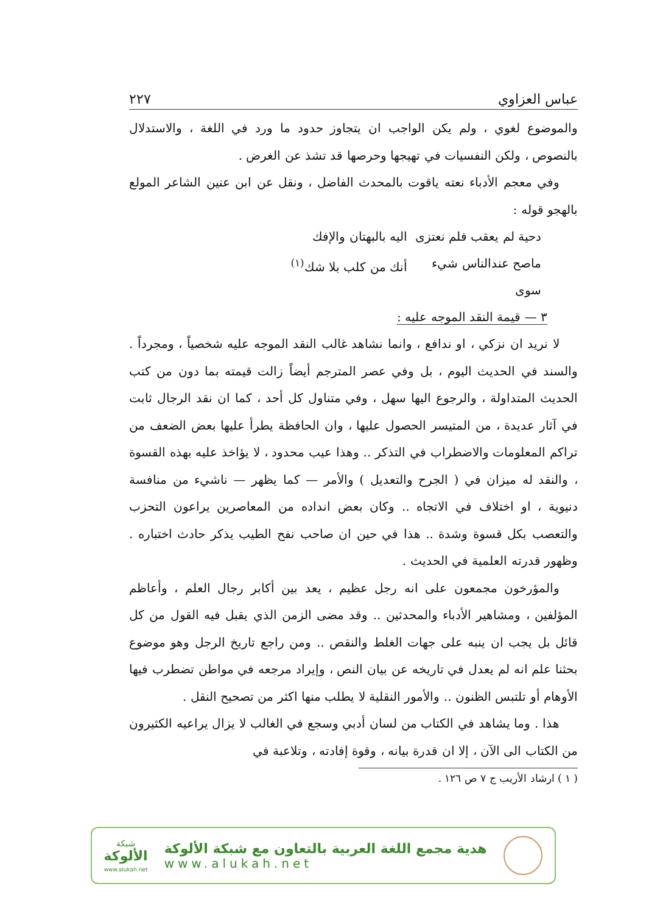عباس العزاوي ٢٢٧
والموضوع لغوي ، ولم يكن الواجب ان يتجاوز حدود ما ورد في اللغة ، والاستدلال بالنصوص ، ولكن النفسيات في تهيجها وحرصها قد تشذ عن الغرض .
وفي معجم الأدباء نعته ياقوت بالمحدث الفاضل ، ونقل عن ابن عنين الشاعر المولع بالهجو قوله :
دحية لم يعقب فلم نعتزى اليه بالبهتان والإفك
ماصح عندالناس شيء سوى أنك من كلب بلا شك<sup>(١)</sup>
٣ — قيمة النقد الموجه عليه :
لا نريد ان نزكي ، او ندافع ، وانما نشاهد غالب النقد الموجه عليه شخصياً ، ومجرداً . والسند في الحديث اليوم ، بل وفي عصر المترجم أيضاً زالت قيمته بما دون من كتب الحديث المتداولة ، والرجوع اليها سهل ، وفي متناول كل أحد ، كما ان نقد الرجال ثابت في آثار عديدة ، من المتيسر الحصول عليها ، وان الحافظة يطرأ عليها بعض الضعف من تراكم المعلومات والاضطراب في التذكر .. وهذا عيب محدود ، لا يؤاخذ عليه بهذه القسوة ، والنقد له ميزان في ( الجرح والتعديل ) والأمر — كما يظهر — ناشيء من منافسة دنيوية ، او اختلاف في الاتجاه .. وكان بعض انداده من المعاصرين يراعون التحزب والتعصب بكل قسوة وشدة .. هذا في حين ان صاحب نفح الطيب يذكر حادث اختباره . وظهور قدرته العلمية في الحديث .
والمؤرخون مجمعون على انه رجل عظيم ، يعد بين أكابر رجال العلم ، وأعاظم المؤلفين ، ومشاهير الأدباء والمحدثين .. وقد مضى الزمن الذي يقبل فيه القول من كل قائل بل يجب ان ينبه على جهات الغلط والنقص .. ومن راجع تاريخ الرجل وهو موضوع بحثنا علم انه لم يعدل في تاريخه عن بيان النص ، وإيراد مرجعه في مواطن تضطرب فيها الأوهام أو تلتبس الظنون .. والأمور النقلية لا يطلب منها اكثر من تصحيح النقل .
هذا . وما يشاهد في الكتاب من لسان أدبي وسجع في الغالب لا يزال يراعيه الكثيرون من الكتاب الى الآن ، إلا ان قدرة بيانه ، وقوة إفادته ، وتلاعبة في
( ١ ) ارشاد الأريب ج ٧ ص ١٢٦ .
هدية مجمع اللغة العربية بالتعاون مع شبكة الألوكة
www.alukah.net
شبكة
الألوكة
www.alukah.net